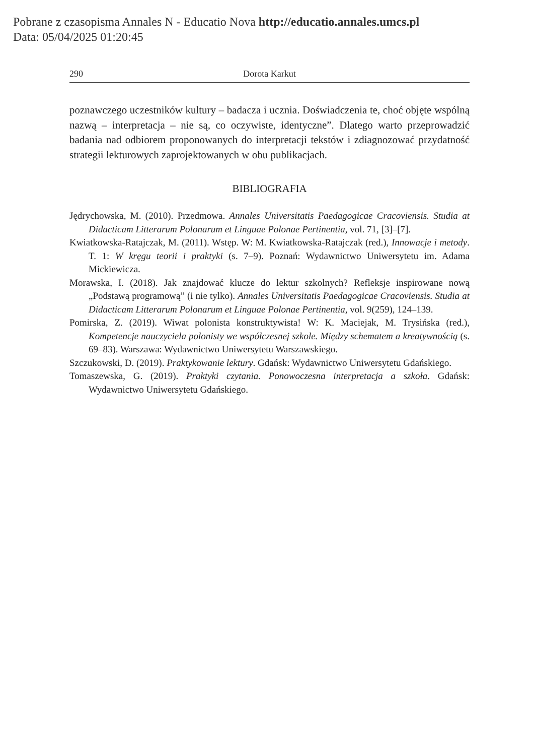Pobrane z czasopisma Annales N - Educatio Nova http://educatio.annales.umcs.pl
Data: 05/04/2025 01:20:45
290 Dorota Karkut
poznawczego uczestników kultury – badacza i ucznia. Doświadczenia te, choć objęte wspólną nazwą – interpretacja – nie są, co oczywiste, identyczne”. Dlatego warto przeprowadzić badania nad odbiorem proponowanych do interpretacji tekstów i zdiagnozować przydatność strategii lekturowych zaprojektowanych w obu publikacjach.
BIBLIOGRAFIA
Jędrychowska, M. (2010). Przedmowa. Annales Universitatis Paedagogicae Cracoviensis. Studia at Didacticam Litterarum Polonarum et Linguae Polonae Pertinentia, vol. 71, [3]–[7].
Kwiatkowska-Ratajczak, M. (2011). Wstęp. W: M. Kwiatkowska-Ratajczak (red.), Innowacje i metody. T. 1: W kręgu teorii i praktyki (s. 7–9). Poznań: Wydawnictwo Uniwersytetu im. Adama Mickiewicza.
Morawska, I. (2018). Jak znajdować klucze do lektur szkolnych? Refleksje inspirowane nową „Podstawą programową” (i nie tylko). Annales Universitatis Paedagogicae Cracoviensis. Studia at Didacticam Litterarum Polonarum et Linguae Polonae Pertinentia, vol. 9(259), 124–139.
Pomirska, Z. (2019). Wiwat polonista konstruktywista! W: K. Maciejak, M. Trysińska (red.), Kompetencje nauczyciela polonisty we współczesnej szkole. Między schematem a kreatywnością (s. 69–83). Warszawa: Wydawnictwo Uniwersytetu Warszawskiego.
Szczukowski, D. (2019). Praktykowanie lektury. Gdańsk: Wydawnictwo Uniwersytetu Gdańskiego.
Tomaszewska, G. (2019). Praktyki czytania. Ponowoczesna interpretacja a szkoła. Gdańsk: Wydawnictwo Uniwersytetu Gdańskiego.